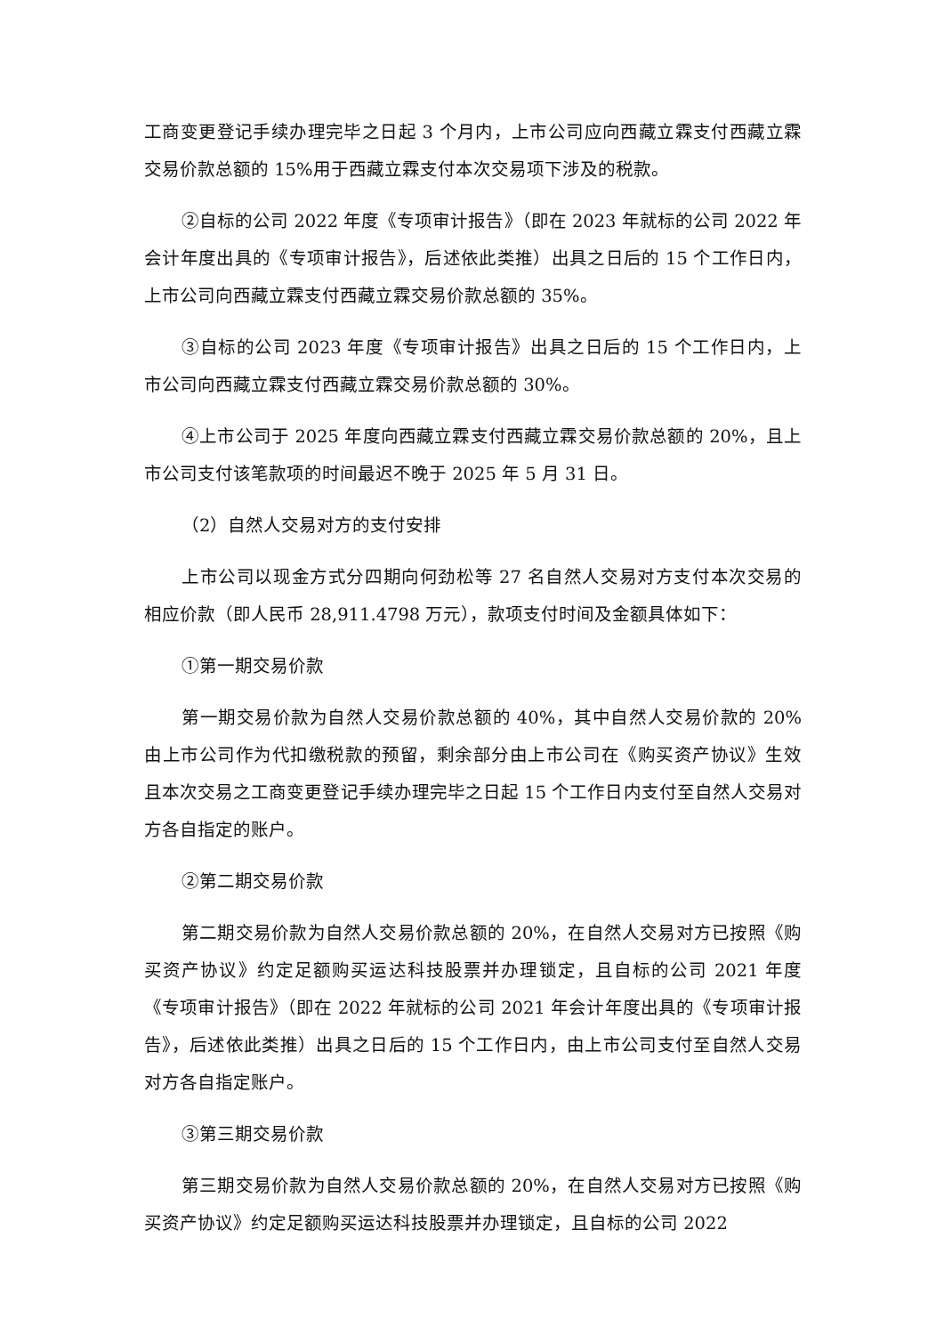工商变更登记手续办理完毕之日起 3 个月内，上市公司应向西藏立霖支付西藏立霖交易价款总额的 15%用于西藏立霖支付本次交易项下涉及的税款。
②自标的公司 2022 年度《专项审计报告》（即在 2023 年就标的公司 2022 年会计年度出具的《专项审计报告》，后述依此类推）出具之日后的 15 个工作日内，上市公司向西藏立霖支付西藏立霖交易价款总额的 35%。
③自标的公司 2023 年度《专项审计报告》出具之日后的 15 个工作日内，上市公司向西藏立霖支付西藏立霖交易价款总额的 30%。
④上市公司于 2025 年度向西藏立霖支付西藏立霖交易价款总额的 20%，且上市公司支付该笔款项的时间最迟不晚于 2025 年 5 月 31 日。
（2）自然人交易对方的支付安排
上市公司以现金方式分四期向何劲松等 27 名自然人交易对方支付本次交易的相应价款（即人民币 28,911.4798 万元），款项支付时间及金额具体如下：
①第一期交易价款
第一期交易价款为自然人交易价款总额的 40%，其中自然人交易价款的 20%由上市公司作为代扣缴税款的预留，剩余部分由上市公司在《购买资产协议》生效且本次交易之工商变更登记手续办理完毕之日起 15 个工作日内支付至自然人交易对方各自指定的账户。
②第二期交易价款
第二期交易价款为自然人交易价款总额的 20%，在自然人交易对方已按照《购买资产协议》约定足额购买运达科技股票并办理锁定，且自标的公司 2021 年度《专项审计报告》（即在 2022 年就标的公司 2021 年会计年度出具的《专项审计报告》，后述依此类推）出具之日后的 15 个工作日内，由上市公司支付至自然人交易对方各自指定账户。
③第三期交易价款
第三期交易价款为自然人交易价款总额的 20%，在自然人交易对方已按照《购买资产协议》约定足额购买运达科技股票并办理锁定，且自标的公司 2022